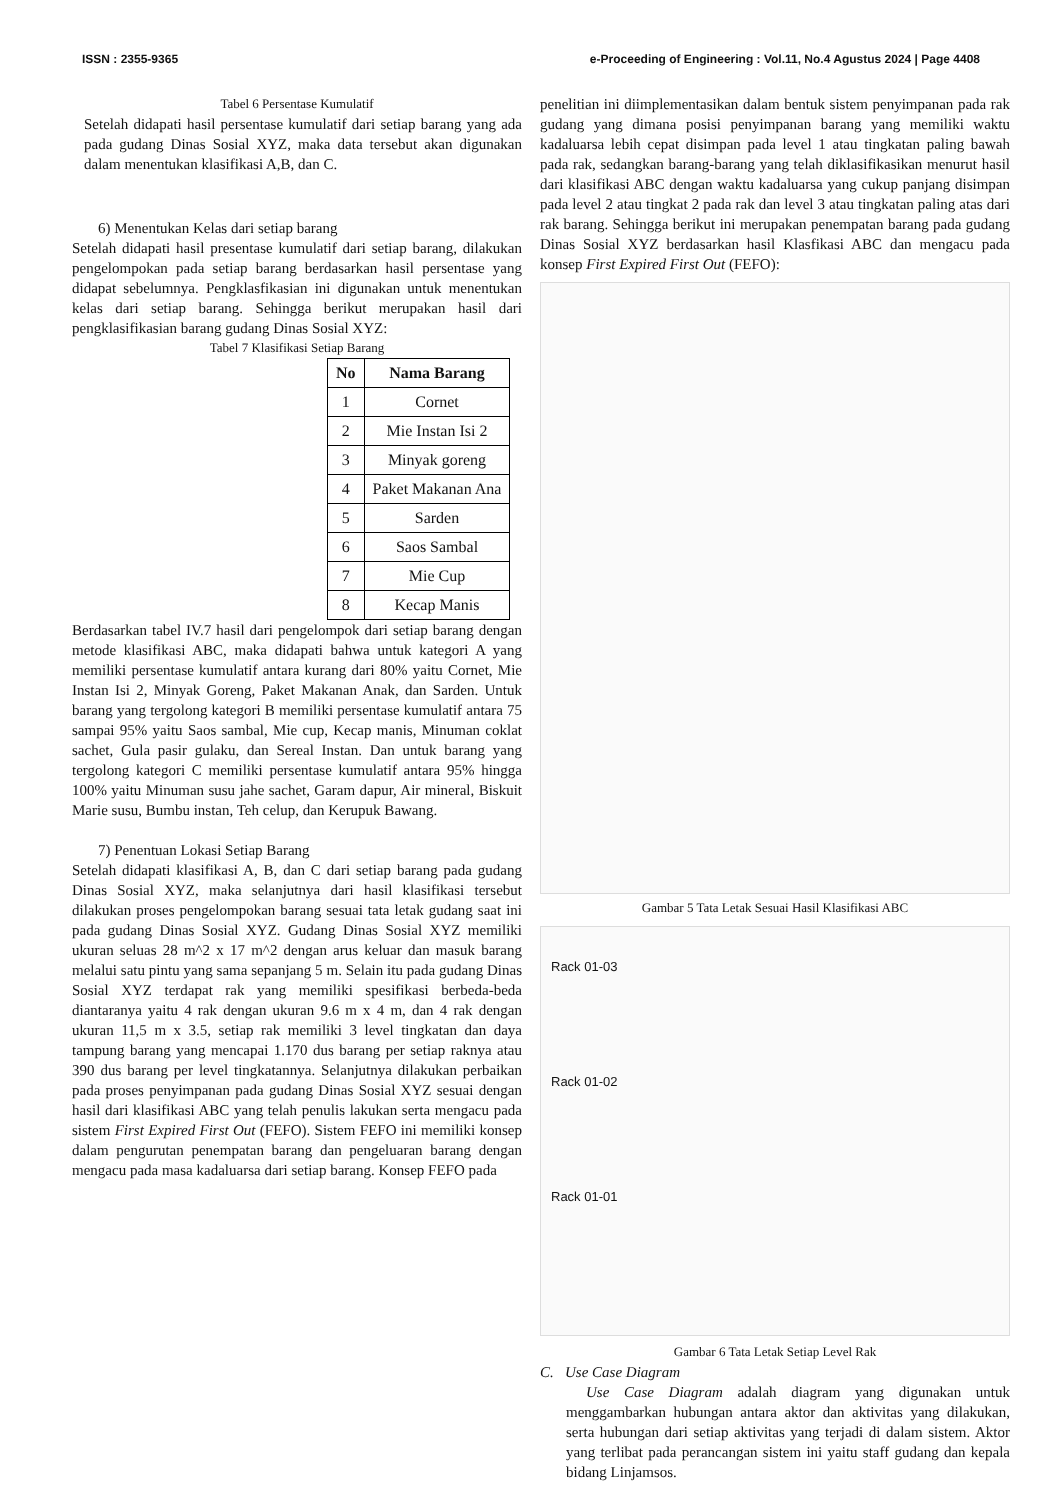ISSN : 2355-9365 e-Proceeding of Engineering : Vol.11, No.4 Agustus 2024 | Page 4408
Tabel 6 Persentase Kumulatif
Setelah didapati hasil persentase kumulatif dari setiap barang yang ada pada gudang Dinas Sosial XYZ, maka data tersebut akan digunakan dalam menentukan klasifikasi A,B, dan C.
6) Menentukan Kelas dari setiap barang
Setelah didapati hasil presentase kumulatif dari setiap barang, dilakukan pengelompokan pada setiap barang berdasarkan hasil persentase yang didapat sebelumnya. Pengklasfikasian ini digunakan untuk menentukan kelas dari setiap barang. Sehingga berikut merupakan hasil dari pengklasifikasian barang gudang Dinas Sosial XYZ:
Tabel 7 Klasifikasi Setiap Barang
| No | Nama Barang |
| --- | --- |
| 1 | Cornet |
| 2 | Mie Instan Isi 2 |
| 3 | Minyak goreng |
| 4 | Paket Makanan Ana |
| 5 | Sarden |
| 6 | Saos Sambal |
| 7 | Mie Cup |
| 8 | Kecap Manis |
Berdasarkan tabel IV.7 hasil dari pengelompok dari setiap barang dengan metode klasifikasi ABC, maka didapati bahwa untuk kategori A yang memiliki persentase kumulatif antara kurang dari 80% yaitu Cornet, Mie Instan Isi 2, Minyak Goreng, Paket Makanan Anak, dan Sarden. Untuk barang yang tergolong kategori B memiliki persentase kumulatif antara 75 sampai 95% yaitu Saos sambal, Mie cup, Kecap manis, Minuman coklat sachet, Gula pasir gulaku, dan Sereal Instan. Dan untuk barang yang tergolong kategori C memiliki persentase kumulatif antara 95% hingga 100% yaitu Minuman susu jahe sachet, Garam dapur, Air mineral, Biskuit Marie susu, Bumbu instan, Teh celup, dan Kerupuk Bawang.
7) Penentuan Lokasi Setiap Barang
Setelah didapati klasifikasi A, B, dan C dari setiap barang pada gudang Dinas Sosial XYZ, maka selanjutnya dari hasil klasifikasi tersebut dilakukan proses pengelompokan barang sesuai tata letak gudang saat ini pada gudang Dinas Sosial XYZ. Gudang Dinas Sosial XYZ memiliki ukuran seluas 28 m^2 x 17 m^2 dengan arus keluar dan masuk barang melalui satu pintu yang sama sepanjang 5 m. Selain itu pada gudang Dinas Sosial XYZ terdapat rak yang memiliki spesifikasi berbeda-beda diantaranya yaitu 4 rak dengan ukuran 9.6 m x 4 m, dan 4 rak dengan ukuran 11,5 m x 3.5, setiap rak memiliki 3 level tingkatan dan daya tampung barang yang mencapai 1.170 dus barang per setiap raknya atau 390 dus barang per level tingkatannya. Selanjutnya dilakukan perbaikan pada proses penyimpanan pada gudang Dinas Sosial XYZ sesuai dengan hasil dari klasifikasi ABC yang telah penulis lakukan serta mengacu pada sistem First Expired First Out (FEFO). Sistem FEFO ini memiliki konsep dalam pengurutan penempatan barang dan pengeluaran barang dengan mengacu pada masa kadaluarsa dari setiap barang. Konsep FEFO pada
penelitian ini diimplementasikan dalam bentuk sistem penyimpanan pada rak gudang yang dimana posisi penyimpanan barang yang memiliki waktu kadaluarsa lebih cepat disimpan pada level 1 atau tingkatan paling bawah pada rak, sedangkan barang-barang yang telah diklasifikasikan menurut hasil dari klasifikasi ABC dengan waktu kadaluarsa yang cukup panjang disimpan pada level 2 atau tingkat 2 pada rak dan level 3 atau tingkatan paling atas dari rak barang. Sehingga berikut ini merupakan penempatan barang pada gudang Dinas Sosial XYZ berdasarkan hasil Klasfikasi ABC dan mengacu pada konsep First Expired First Out (FEFO):
Gambar 5 Tata Letak Sesuai Hasil Klasifikasi ABC
Rack 01-03
Rack 01-02
Rack 01-01
Gambar 6 Tata Letak Setiap Level Rak
C. Use Case Diagram
Use Case Diagram adalah diagram yang digunakan untuk menggambarkan hubungan antara aktor dan aktivitas yang dilakukan, serta hubungan dari setiap aktivitas yang terjadi di dalam sistem. Aktor yang terlibat pada perancangan sistem ini yaitu staff gudang dan kepala bidang Linjamsos.